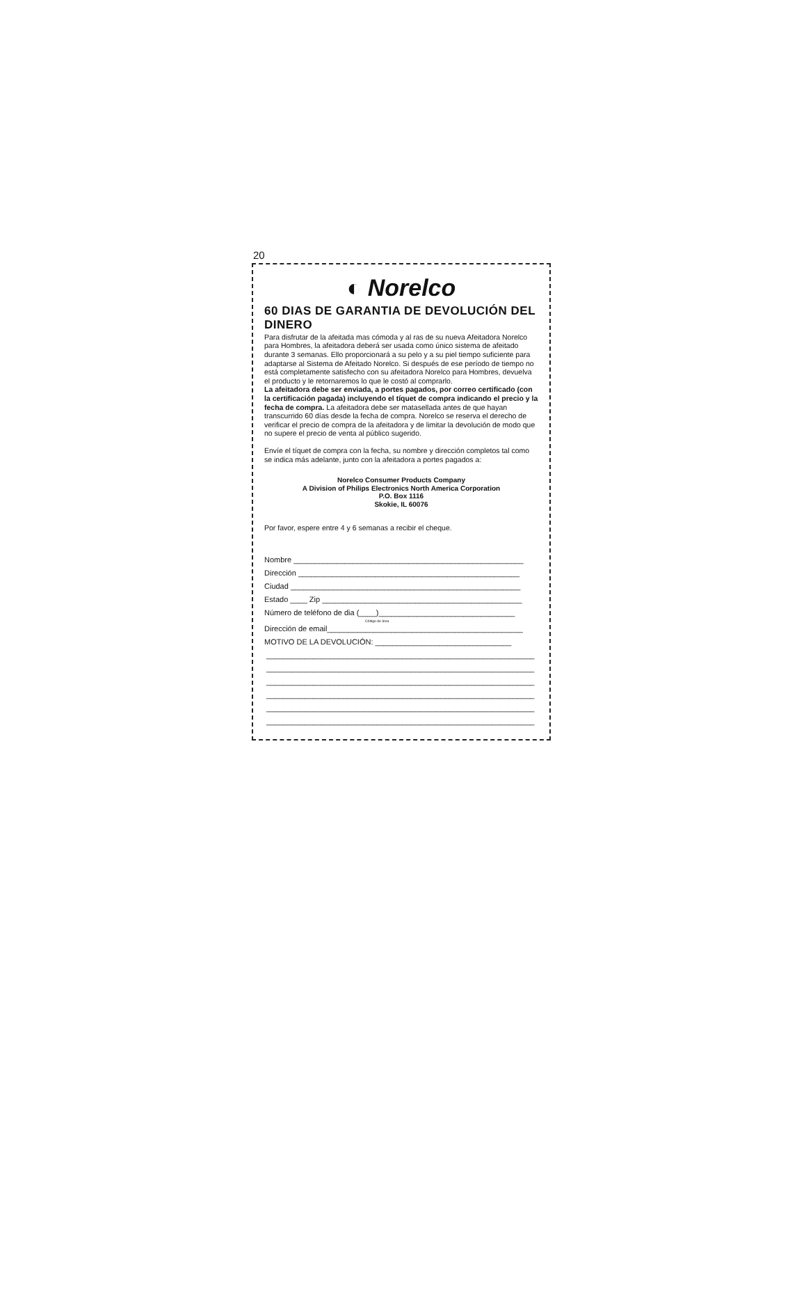20
◐ Norelco
60 DIAS DE GARANTIA DE DEVOLUCIÓN DEL DINERO
Para disfrutar de la afeitada mas cómoda y al ras de su nueva Afeitadora Norelco para Hombres, la afeitadora deberá ser usada como único sistema de afeitado durante 3 semanas. Ello proporcionará a su pelo y a su piel tiempo suficiente para adaptarse al Sistema de Afeitado Norelco. Si después de ese período de tiempo no está completamente satisfecho con su afeitadora Norelco para Hombres, devuelva el producto y le retornaremos lo que le costó al comprarlo.
La afeitadora debe ser enviada, a portes pagados, por correo certificado (con la certificación pagada) incluyendo el tíquet de compra indicando el precio y la fecha de compra. La afeitadora debe ser matasellada antes de que hayan transcurrido 60 días desde la fecha de compra. Norelco se reserva el derecho de verificar el precio de compra de la afeitadora y de limitar la devolución de modo que no supere el precio de venta al público sugerido.
Envíe el tíquet de compra con la fecha, su nombre y dirección completos tal como se indica más adelante, junto con la afeitadora a portes pagados a:
Norelco Consumer Products Company
A Division of Philips Electronics North America Corporation
P.O. Box 1116
Skokie, IL 60076
Por favor, espere entre 4 y 6 semanas a recibir el cheque.
Nombre ______________________________________________________
Dirección ____________________________________________________
Ciudad ______________________________________________________
Estado ____ Zip _______________________________________________
Número de teléfono de dia (____)________________________________
Código de área
Dirección de email______________________________________________
MOTIVO DE LA DEVOLUCIÓN: ________________________________
_______________________________________________________________
_______________________________________________________________
_______________________________________________________________
_______________________________________________________________
_______________________________________________________________
_______________________________________________________________